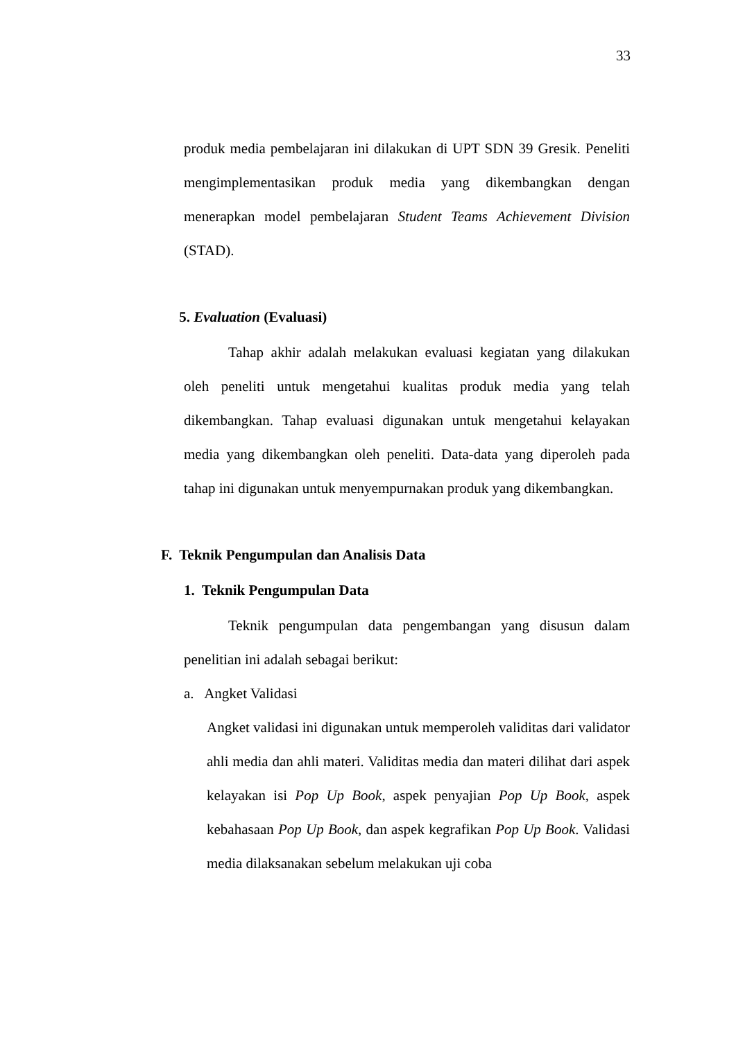33
produk media pembelajaran ini dilakukan di UPT SDN 39 Gresik. Peneliti mengimplementasikan produk media yang dikembangkan dengan menerapkan model pembelajaran Student Teams Achievement Division (STAD).
5. Evaluation (Evaluasi)
Tahap akhir adalah melakukan evaluasi kegiatan yang dilakukan oleh peneliti untuk mengetahui kualitas produk media yang telah dikembangkan. Tahap evaluasi digunakan untuk mengetahui kelayakan media yang dikembangkan oleh peneliti. Data-data yang diperoleh pada tahap ini digunakan untuk menyempurnakan produk yang dikembangkan.
F. Teknik Pengumpulan dan Analisis Data
1. Teknik Pengumpulan Data
Teknik pengumpulan data pengembangan yang disusun dalam penelitian ini adalah sebagai berikut:
a. Angket Validasi
Angket validasi ini digunakan untuk memperoleh validitas dari validator ahli media dan ahli materi. Validitas media dan materi dilihat dari aspek kelayakan isi Pop Up Book, aspek penyajian Pop Up Book, aspek kebahasaan Pop Up Book, dan aspek kegrafikan Pop Up Book. Validasi media dilaksanakan sebelum melakukan uji coba